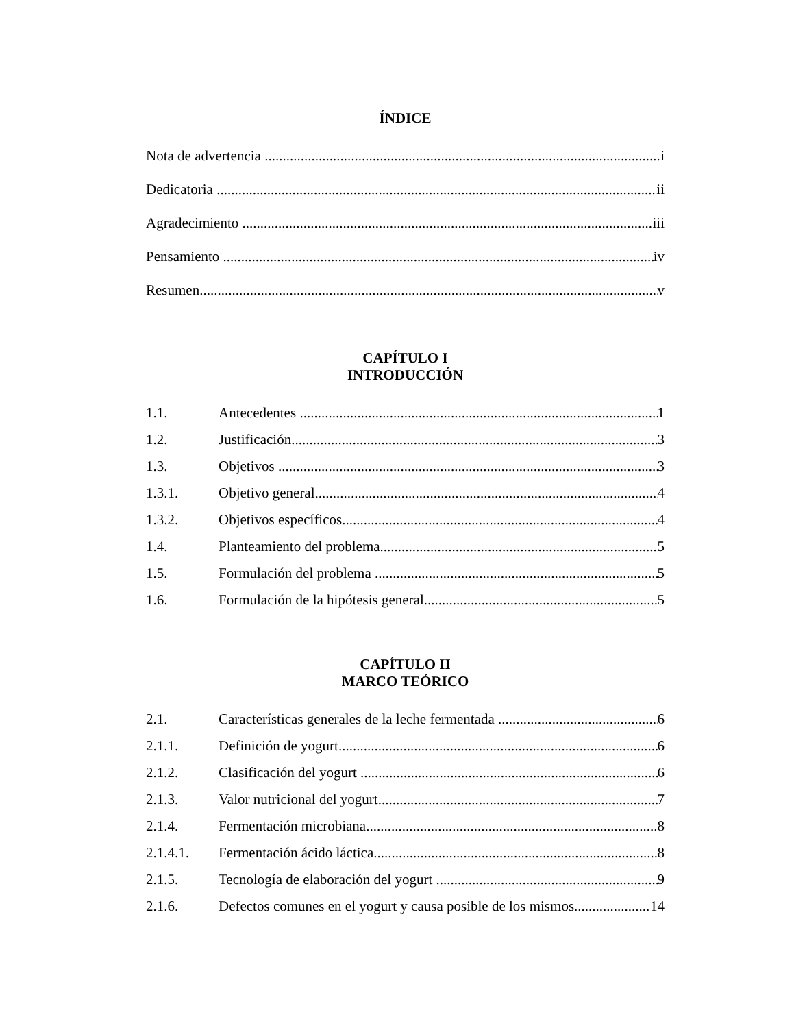ÍNDICE
Nota de advertencia i
Dedicatoria ii
Agradecimiento iii
Pensamiento iv
Resumen v
CAPÍTULO I
INTRODUCCIÓN
1.1. Antecedentes 1
1.2. Justificación 3
1.3. Objetivos 3
1.3.1. Objetivo general 4
1.3.2. Objetivos específicos 4
1.4. Planteamiento del problema 5
1.5. Formulación del problema 5
1.6. Formulación de la hipótesis general 5
CAPÍTULO II
MARCO TEÓRICO
2.1. Características generales de la leche fermentada 6
2.1.1. Definición de yogurt 6
2.1.2. Clasificación del yogurt 6
2.1.3. Valor nutricional del yogurt 7
2.1.4. Fermentación microbiana 8
2.1.4.1. Fermentación ácido láctica 8
2.1.5. Tecnología de elaboración del yogurt 9
2.1.6. Defectos comunes en el yogurt y causa posible de los mismos 14